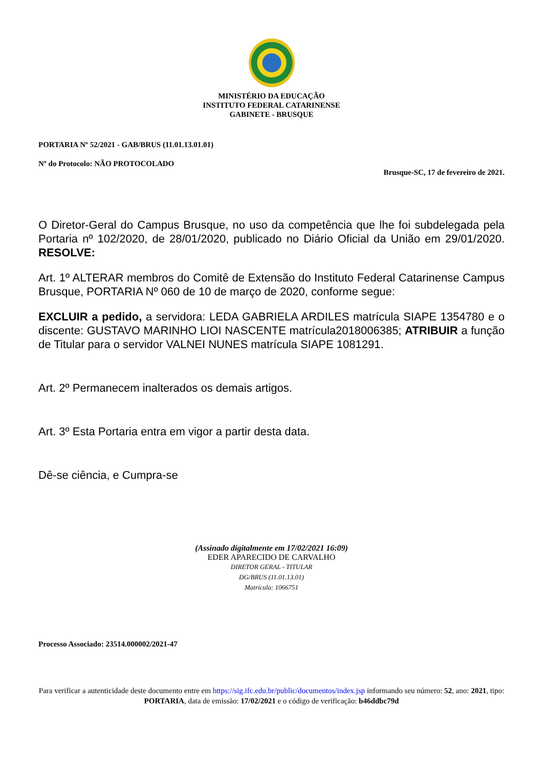MINISTÉRIO DA EDUCAÇÃO
INSTITUTO FEDERAL CATARINENSE
GABINETE - BRUSQUE
PORTARIA Nº 52/2021 - GAB/BRUS (11.01.13.01.01)
Nº do Protocolo: NÃO PROTOCOLADO
Brusque-SC, 17 de fevereiro de 2021.
O Diretor-Geral do Campus Brusque, no uso da competência que lhe foi subdelegada pela Portaria nº 102/2020, de 28/01/2020, publicado no Diário Oficial da União em 29/01/2020. RESOLVE:
Art. 1º ALTERAR membros do Comitê de Extensão do Instituto Federal Catarinense Campus Brusque, PORTARIA Nº 060 de 10 de março de 2020, conforme segue:
EXCLUIR a pedido, a servidora: LEDA GABRIELA ARDILES matrícula SIAPE 1354780 e o discente: GUSTAVO MARINHO LIOI NASCENTE matrícula2018006385; ATRIBUIR a função de Titular para o servidor VALNEI NUNES matrícula SIAPE 1081291.
Art. 2º Permanecem inalterados os demais artigos.
Art. 3º Esta Portaria entra em vigor a partir desta data.
Dê-se ciência, e Cumpra-se
(Assinado digitalmente em 17/02/2021 16:09)
EDER APARECIDO DE CARVALHO
DIRETOR GERAL - TITULAR
DG/BRUS (11.01.13.01)
Matrícula: 1066751
Processo Associado: 23514.000002/2021-47
Para verificar a autenticidade deste documento entre em https://sig.ifc.edu.br/public/documentos/index.jsp informando seu número: 52, ano: 2021, tipo: PORTARIA, data de emissão: 17/02/2021 e o código de verificação: b46ddbc79d